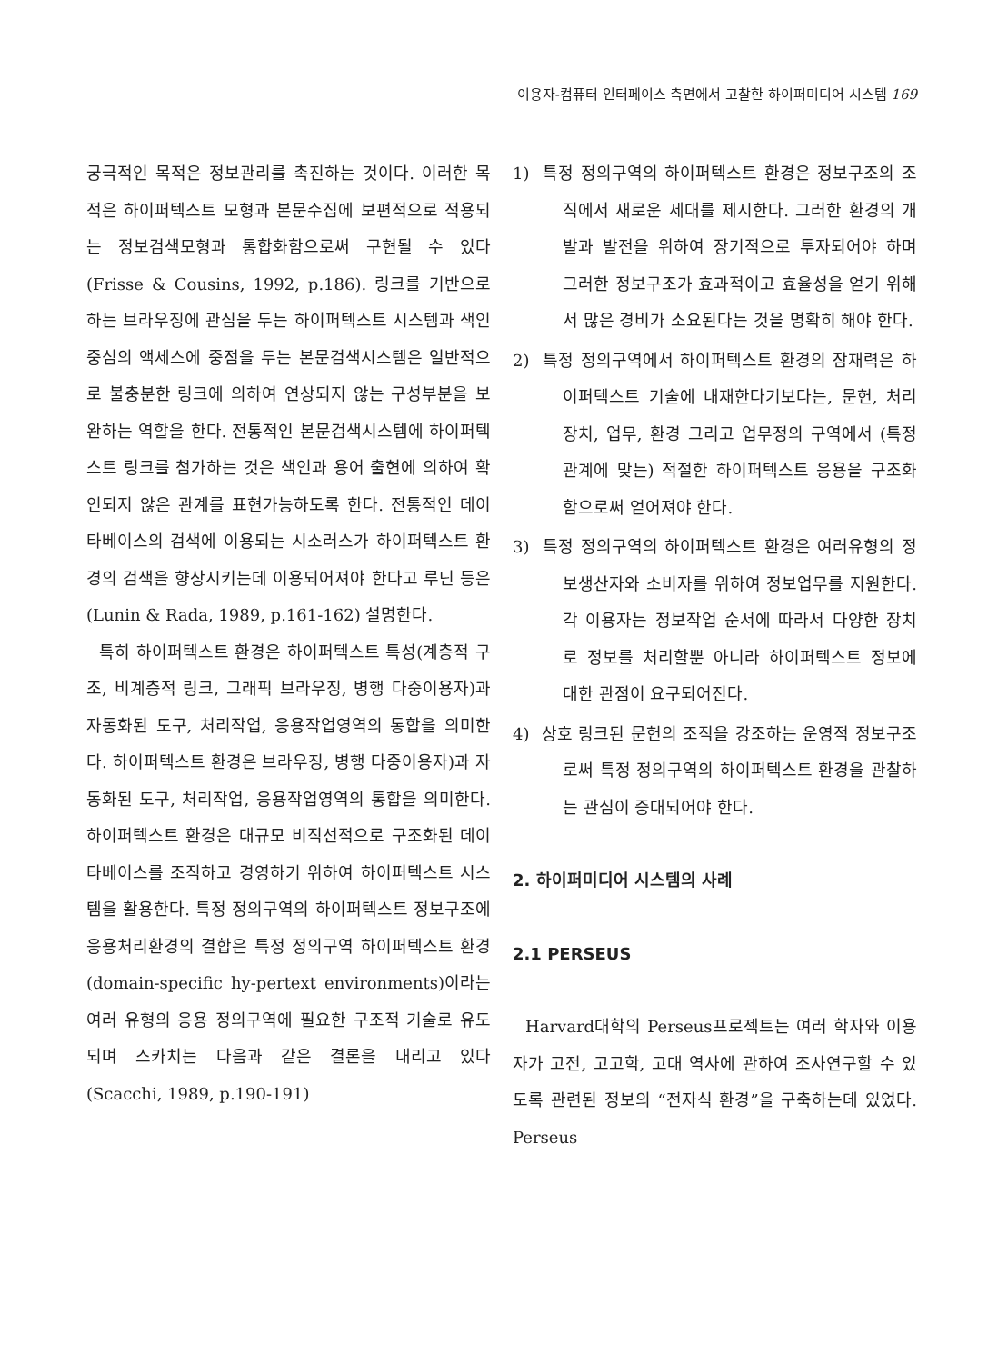이용자-컴퓨터 인터페이스 측면에서 고찰한 하이퍼미디어 시스템 169
궁극적인 목적은 정보관리를 촉진하는 것이다. 이러한 목적은 하이퍼텍스트 모형과 본문수집에 보편적으로 적용되는 정보검색모형과 통합화함으로써 구현될 수 있다(Frisse & Cousins, 1992, p.186). 링크를 기반으로 하는 브라우징에 관심을 두는 하이퍼텍스트 시스템과 색인중심의 액세스에 중점을 두는 본문검색시스템은 일반적으로 불충분한 링크에 의하여 연상되지 않는 구성부분을 보완하는 역할을 한다. 전통적인 본문검색시스템에 하이퍼텍스트 링크를 첨가하는 것은 색인과 용어 출현에 의하여 확인되지 않은 관계를 표현가능하도록 한다. 전통적인 데이타베이스의 검색에 이용되는 시소러스가 하이퍼텍스트 환경의 검색을 향상시키는데 이용되어져야 한다고 루닌 등은 (Lunin & Rada, 1989, p.161-162) 설명한다.
특히 하이퍼텍스트 환경은 하이퍼텍스트 특성(계층적 구조, 비계층적 링크, 그래픽 브라우징, 병행 다중이용자)과 자동화된 도구, 처리작업, 응용작업영역의 통합을 의미한다. 하이퍼텍스트 환경은 브라우징, 병행 다중이용자)과 자동화된 도구, 처리작업, 응용작업영역의 통합을 의미한다. 하이퍼텍스트 환경은 대규모 비직선적으로 구조화된 데이타베이스를 조직하고 경영하기 위하여 하이퍼텍스트 시스템을 활용한다. 특정 정의구역의 하이퍼텍스트 정보구조에 응용처리환경의 결합은 특정 정의구역 하이퍼텍스트 환경(domain-specific hy-pertext environments)이라는 여러 유형의 응용 정의구역에 필요한 구조적 기술로 유도되며 스카치는 다음과 같은 결론을 내리고 있다 (Scacchi, 1989, p.190-191)
1) 특정 정의구역의 하이퍼텍스트 환경은 정보구조의 조직에서 새로운 세대를 제시한다. 그러한 환경의 개발과 발전을 위하여 장기적으로 투자되어야 하며 그러한 정보구조가 효과적이고 효율성을 얻기 위해서 많은 경비가 소요된다는 것을 명확히 해야 한다.
2) 특정 정의구역에서 하이퍼텍스트 환경의 잠재력은 하이퍼텍스트 기술에 내재한다기보다는, 문헌, 처리장치, 업무, 환경 그리고 업무정의 구역에서 (특정관계에 맞는) 적절한 하이퍼텍스트 응용을 구조화함으로써 얻어져야 한다.
3) 특정 정의구역의 하이퍼텍스트 환경은 여러유형의 정보생산자와 소비자를 위하여 정보업무를 지원한다. 각 이용자는 정보작업 순서에 따라서 다양한 장치로 정보를 처리할뿐 아니라 하이퍼텍스트 정보에 대한 관점이 요구되어진다.
4) 상호 링크된 문헌의 조직을 강조하는 운영적 정보구조로써 특정 정의구역의 하이퍼텍스트 환경을 관찰하는 관심이 증대되어야 한다.
2. 하이퍼미디어 시스템의 사례
2.1 PERSEUS
Harvard대학의 Perseus프로젝트는 여러 학자와 이용자가 고전, 고고학, 고대 역사에 관하여 조사연구할 수 있도록 관련된 정보의 “전자식 환경”을 구축하는데 있었다. Perseus